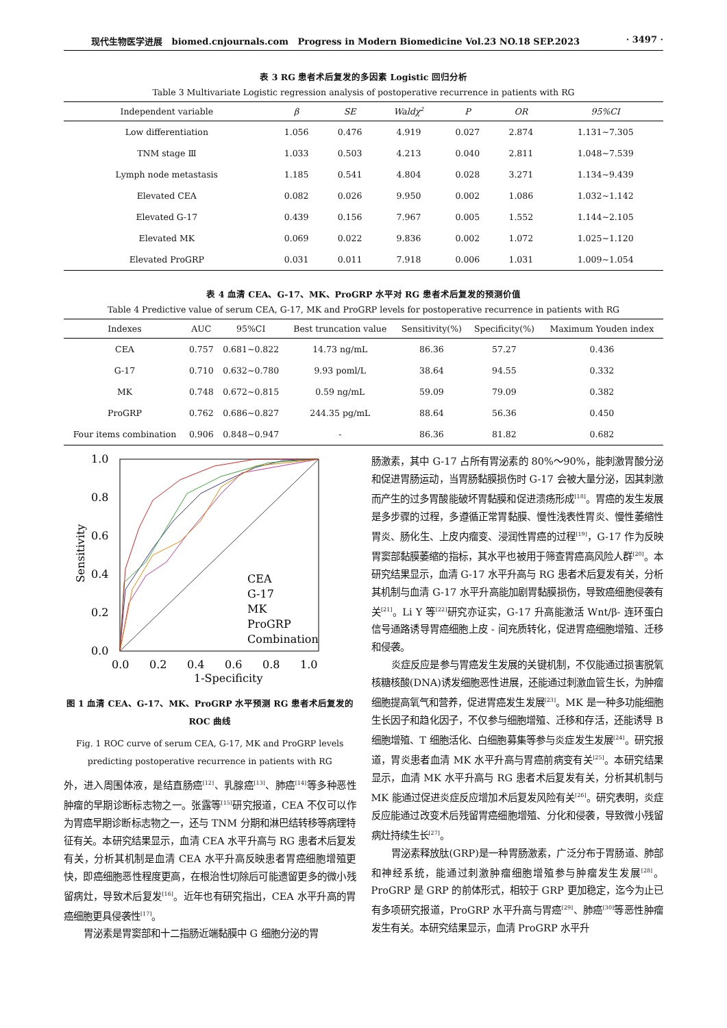现代生物医学进展 biomed.cnjournals.com Progress in Modern Biomedicine Vol.23 NO.18 SEP.2023 · 3497 ·
表 3 RG 患者术后复发的多因素 Logistic 回归分析
Table 3 Multivariate Logistic regression analysis of postoperative recurrence in patients with RG
| Independent variable | β | SE | Waldχ<sup>2</sup> | P | OR | 95%CI |
| --- | --- | --- | --- | --- | --- | --- |
| Low differentiation | 1.056 | 0.476 | 4.919 | 0.027 | 2.874 | 1.131~7.305 |
| TNM stage Ⅲ | 1.033 | 0.503 | 4.213 | 0.040 | 2.811 | 1.048~7.539 |
| Lymph node metastasis | 1.185 | 0.541 | 4.804 | 0.028 | 3.271 | 1.134~9.439 |
| Elevated CEA | 0.082 | 0.026 | 9.950 | 0.002 | 1.086 | 1.032~1.142 |
| Elevated G-17 | 0.439 | 0.156 | 7.967 | 0.005 | 1.552 | 1.144~2.105 |
| Elevated MK | 0.069 | 0.022 | 9.836 | 0.002 | 1.072 | 1.025~1.120 |
| Elevated ProGRP | 0.031 | 0.011 | 7.918 | 0.006 | 1.031 | 1.009~1.054 |
表 4 血清 CEA、G-17、MK、ProGRP 水平对 RG 患者术后复发的预测价值
Table 4 Predictive value of serum CEA, G-17, MK and ProGRP levels for postoperative recurrence in patients with RG
| Indexes | AUC | 95%CI | Best truncation value | Sensitivity(%) | Specificity(%) | Maximum Youden index |
| --- | --- | --- | --- | --- | --- | --- |
| CEA | 0.757 | 0.681~0.822 | 14.73 ng/mL | 86.36 | 57.27 | 0.436 |
| G-17 | 0.710 | 0.632~0.780 | 9.93 poml/L | 38.64 | 94.55 | 0.332 |
| MK | 0.748 | 0.672~0.815 | 0.59 ng/mL | 59.09 | 79.09 | 0.382 |
| ProGRP | 0.762 | 0.686~0.827 | 244.35 pg/mL | 88.64 | 56.36 | 0.450 |
| Four items combination | 0.906 | 0.848~0.947 | - | 86.36 | 81.82 | 0.682 |
1.0
0.8
0.6
0.4
0.2
0.0
0.0
0.2
0.4
0.6
0.8
1.0
1-Specificity
Sensitivity
CEA
G-17
MK
ProGRP
Combination
图 1 血清 CEA、G-17、MK、ProGRP 水平预测 RG 患者术后复发的 ROC 曲线
Fig. 1 ROC curve of serum CEA, G-17, MK and ProGRP levels predicting postoperative recurrence in patients with RG
外，进入周围体液，是结直肠癌<sup>[12]</sup>、乳腺癌<sup>[13]</sup>、肺癌<sup>[14]</sup>等多种恶性肿瘤的早期诊断标志物之一。张露等<sup>[15]</sup>研究报道，CEA 不仅可以作为胃癌早期诊断标志物之一，还与 TNM 分期和淋巴结转移等病理特征有关。本研究结果显示，血清 CEA 水平升高与 RG 患者术后复发有关，分析其机制是血清 CEA 水平升高反映患者胃癌细胞增殖更快，即癌细胞恶性程度更高，在根治性切除后可能遗留更多的微小残留病灶，导致术后复发<sup>[16]</sup>。近年也有研究指出，CEA 水平升高的胃癌细胞更具侵袭性<sup>[17]</sup>。
胃泌素是胃窦部和十二指肠近端黏膜中 G 细胞分泌的胃
肠激素，其中 G-17 占所有胃泌素的 80%～90%，能刺激胃酸分泌和促进胃肠运动，当胃肠黏膜损伤时 G-17 会被大量分泌，因其刺激而产生的过多胃酸能破坏胃黏膜和促进溃疡形成<sup>[18]</sup>。胃癌的发生发展是多步骤的过程，多遵循正常胃黏膜、慢性浅表性胃炎、慢性萎缩性胃炎、肠化生、上皮内瘤变、浸润性胃癌的过程<sup>[19]</sup>，G-17 作为反映胃窦部黏膜萎缩的指标，其水平也被用于筛查胃癌高风险人群<sup>[20]</sup>。本研究结果显示，血清 G-17 水平升高与 RG 患者术后复发有关，分析其机制与血清 G-17 水平升高能加剧胃黏膜损伤，导致癌细胞侵袭有关<sup>[21]</sup>。Li Y 等<sup>[22]</sup>研究亦证实，G-17 升高能激活 Wnt/β- 连环蛋白信号通路诱导胃癌细胞上皮 - 间充质转化，促进胃癌细胞增殖、迁移和侵袭。
炎症反应是参与胃癌发生发展的关键机制，不仅能通过损害脱氧核糖核酸(DNA)诱发细胞恶性进展，还能通过刺激血管生长，为肿瘤细胞提高氧气和营养，促进胃癌发生发展<sup>[23]</sup>。MK 是一种多功能细胞生长因子和趋化因子，不仅参与细胞增殖、迁移和存活，还能诱导 B 细胞增殖、T 细胞活化、白细胞募集等参与炎症发生发展<sup>[24]</sup>。研究报道，胃炎患者血清 MK 水平升高与胃癌前病变有关<sup>[25]</sup>。本研究结果显示，血清 MK 水平升高与 RG 患者术后复发有关，分析其机制与 MK 能通过促进炎症反应增加术后复发风险有关<sup>[26]</sup>。研究表明，炎症反应能通过改变术后残留胃癌细胞增殖、分化和侵袭，导致微小残留病灶持续生长<sup>[27]</sup>。
胃泌素释放肽(GRP)是一种胃肠激素，广泛分布于胃肠道、肺部和神经系统，能通过刺激肿瘤细胞增殖参与肿瘤发生发展<sup>[28]</sup>。ProGRP 是 GRP 的前体形式，相较于 GRP 更加稳定，迄今为止已有多项研究报道，ProGRP 水平升高与胃癌<sup>[29]</sup>、肺癌<sup>[30]</sup>等恶性肿瘤发生有关。本研究结果显示，血清 ProGRP 水平升